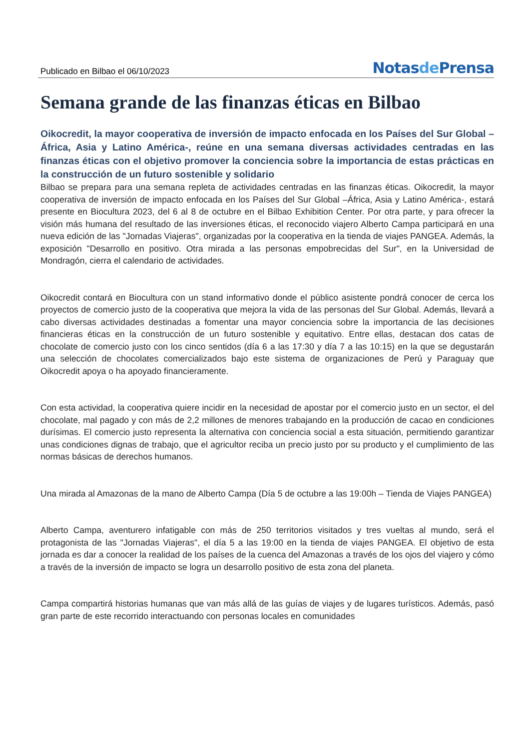Publicado en Bilbao el 06/10/2023
Notasde Prensa
Semana grande de las finanzas éticas en Bilbao
Oikocredit, la mayor cooperativa de inversión de impacto enfocada en los Países del Sur Global –África, Asia y Latino América-, reúne en una semana diversas actividades centradas en las finanzas éticas con el objetivo promover la conciencia sobre la importancia de estas prácticas en la construcción de un futuro sostenible y solidario
Bilbao se prepara para una semana repleta de actividades centradas en las finanzas éticas. Oikocredit, la mayor cooperativa de inversión de impacto enfocada en los Países del Sur Global –África, Asia y Latino América-, estará presente en Biocultura 2023, del 6 al 8 de octubre en el Bilbao Exhibition Center. Por otra parte, y para ofrecer la visión más humana del resultado de las inversiones éticas, el reconocido viajero Alberto Campa participará en una nueva edición de las "Jornadas Viajeras", organizadas por la cooperativa en la tienda de viajes PANGEA. Además, la exposición "Desarrollo en positivo. Otra mirada a las personas empobrecidas del Sur", en la Universidad de Mondragón, cierra el calendario de actividades.
Oikocredit contará en Biocultura con un stand informativo donde el público asistente pondrá conocer de cerca los proyectos de comercio justo de la cooperativa que mejora la vida de las personas del Sur Global. Además, llevará a cabo diversas actividades destinadas a fomentar una mayor conciencia sobre la importancia de las decisiones financieras éticas en la construcción de un futuro sostenible y equitativo. Entre ellas, destacan dos catas de chocolate de comercio justo con los cinco sentidos (día 6 a las 17:30 y día 7 a las 10:15) en la que se degustarán una selección de chocolates comercializados bajo este sistema de organizaciones de Perú y Paraguay que Oikocredit apoya o ha apoyado financieramente.
Con esta actividad, la cooperativa quiere incidir en la necesidad de apostar por el comercio justo en un sector, el del chocolate, mal pagado y con más de 2,2 millones de menores trabajando en la producción de cacao en condiciones durísimas. El comercio justo representa la alternativa con conciencia social a esta situación, permitiendo garantizar unas condiciones dignas de trabajo, que el agricultor reciba un precio justo por su producto y el cumplimiento de las normas básicas de derechos humanos.
Una mirada al Amazonas de la mano de Alberto Campa (Día 5 de octubre a las 19:00h – Tienda de Viajes PANGEA)
Alberto Campa, aventurero infatigable con más de 250 territorios visitados y tres vueltas al mundo, será el protagonista de las "Jornadas Viajeras", el día 5 a las 19:00 en la tienda de viajes PANGEA. El objetivo de esta jornada es dar a conocer la realidad de los países de la cuenca del Amazonas a través de los ojos del viajero y cómo a través de la inversión de impacto se logra un desarrollo positivo de esta zona del planeta.
Campa compartirá historias humanas que van más allá de las guías de viajes y de lugares turísticos. Además, pasó gran parte de este recorrido interactuando con personas locales en comunidades